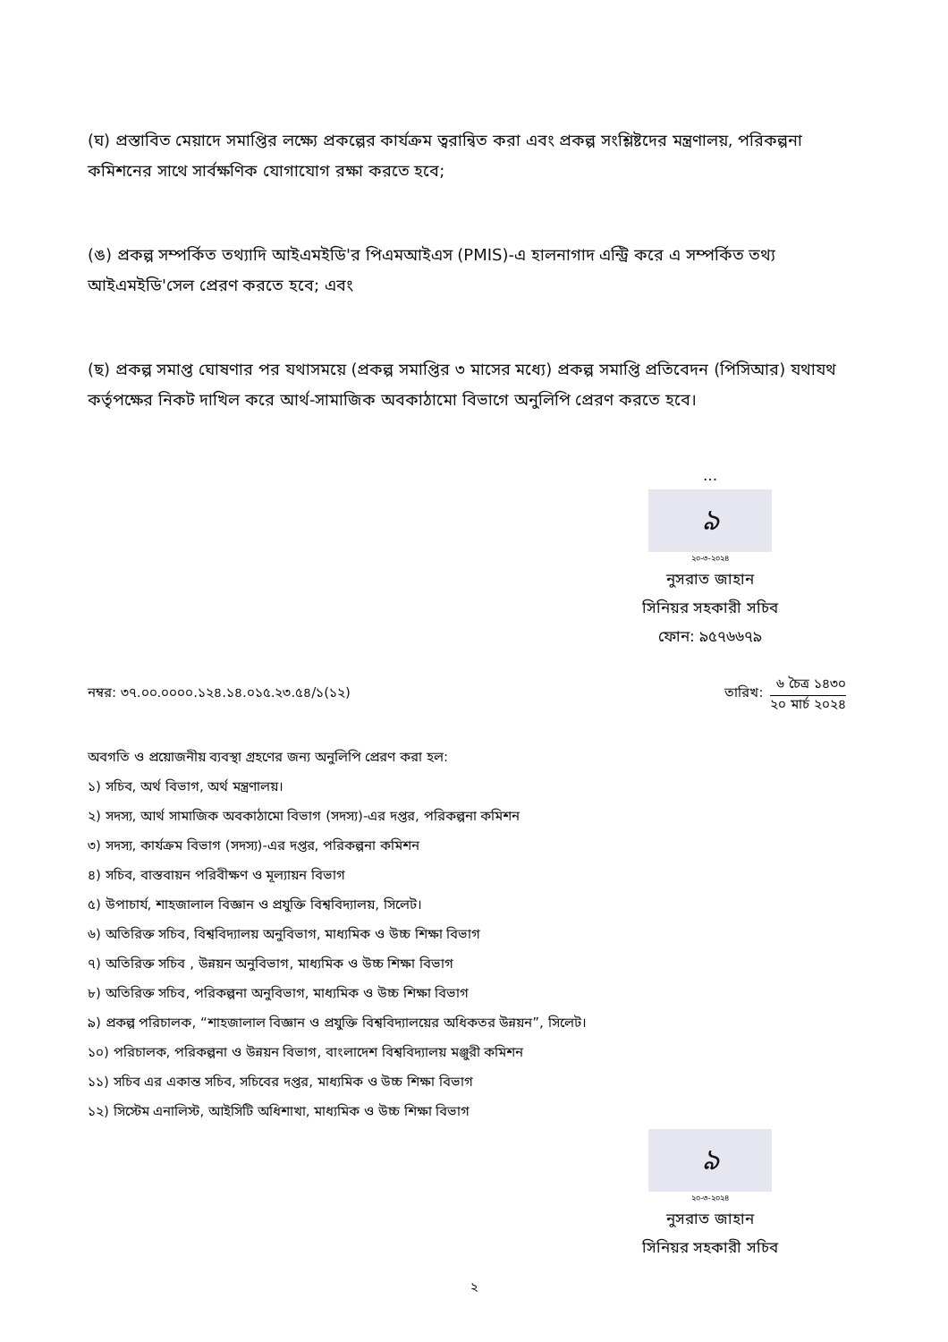(ঘ) প্রস্তাবিত মেয়াদে সমাপ্তির লক্ষ্যে প্রকল্পের কার্যক্রম ত্বরান্বিত করা এবং প্রকল্প সংশ্লিষ্টদের মন্ত্রণালয়, পরিকল্পনা কমিশনের সাথে সার্বক্ষণিক যোগাযোগ রক্ষা করতে হবে;
(ঙ) প্রকল্প সম্পর্কিত তথ্যাদি আইএমইডি'র পিএমআইএস (PMIS)-এ হালনাগাদ এন্ট্রি করে এ সম্পর্কিত তথ্য আইএমইডি'সেল প্রেরণ করতে হবে; এবং
(ছ) প্রকল্প সমাপ্ত ঘোষণার পর যথাসময়ে (প্রকল্প সমাপ্তির ৩ মাসের মধ্যে) প্রকল্প সমাপ্তি প্রতিবেদন (পিসিআর) যথাযথ কর্তৃপক্ষের নিকট দাখিল করে আর্থ-সামাজিক অবকাঠামো বিভাগে অনুলিপি প্রেরণ করতে হবে।
...
ঌ
২০-৩-২০২৪
নুসরাত জাহান
সিনিয়র সহকারী সচিব
ফোন: ৯৫৭৬৬৭৯
নম্বর: ৩৭.০০.০০০০.১২৪.১৪.০১৫.২৩.৫৪/১(১২)
তারিখ:
৬ চৈত্র ১৪৩০
২০ মার্চ ২০২৪
অবগতি ও প্রয়োজনীয় ব্যবস্থা গ্রহণের জন্য অনুলিপি প্রেরণ করা হল:
১) সচিব, অর্থ বিভাগ, অর্থ মন্ত্রণালয়।
২) সদস্য, আর্থ সামাজিক অবকাঠামো বিভাগ (সদস্য)-এর দপ্তর, পরিকল্পনা কমিশন
৩) সদস্য, কার্যক্রম বিভাগ (সদস্য)-এর দপ্তর, পরিকল্পনা কমিশন
৪) সচিব, বাস্তবায়ন পরিবীক্ষণ ও মূল্যায়ন বিভাগ
৫) উপাচার্য, শাহজালাল বিজ্ঞান ও প্রযুক্তি বিশ্ববিদ্যালয়, সিলেট।
৬) অতিরিক্ত সচিব, বিশ্ববিদ্যালয় অনুবিভাগ, মাধ্যমিক ও উচ্চ শিক্ষা বিভাগ
৭) অতিরিক্ত সচিব , উন্নয়ন অনুবিভাগ, মাধ্যমিক ও উচ্চ শিক্ষা বিভাগ
৮) অতিরিক্ত সচিব, পরিকল্পনা অনুবিভাগ, মাধ্যমিক ও উচ্চ শিক্ষা বিভাগ
৯) প্রকল্প পরিচালক, “শাহজালাল বিজ্ঞান ও প্রযুক্তি বিশ্ববিদ্যালয়ের অধিকতর উন্নয়ন”, সিলেট।
১০) পরিচালক, পরিকল্পনা ও উন্নয়ন বিভাগ, বাংলাদেশ বিশ্ববিদ্যালয় মঞ্জুরী কমিশন
১১) সচিব এর একান্ত সচিব, সচিবের দপ্তর, মাধ্যমিক ও উচ্চ শিক্ষা বিভাগ
১২) সিস্টেম এনালিস্ট, আইসিটি অধিশাখা, মাধ্যমিক ও উচ্চ শিক্ষা বিভাগ
ঌ
২০-৩-২০২৪
নুসরাত জাহান
সিনিয়র সহকারী সচিব
২